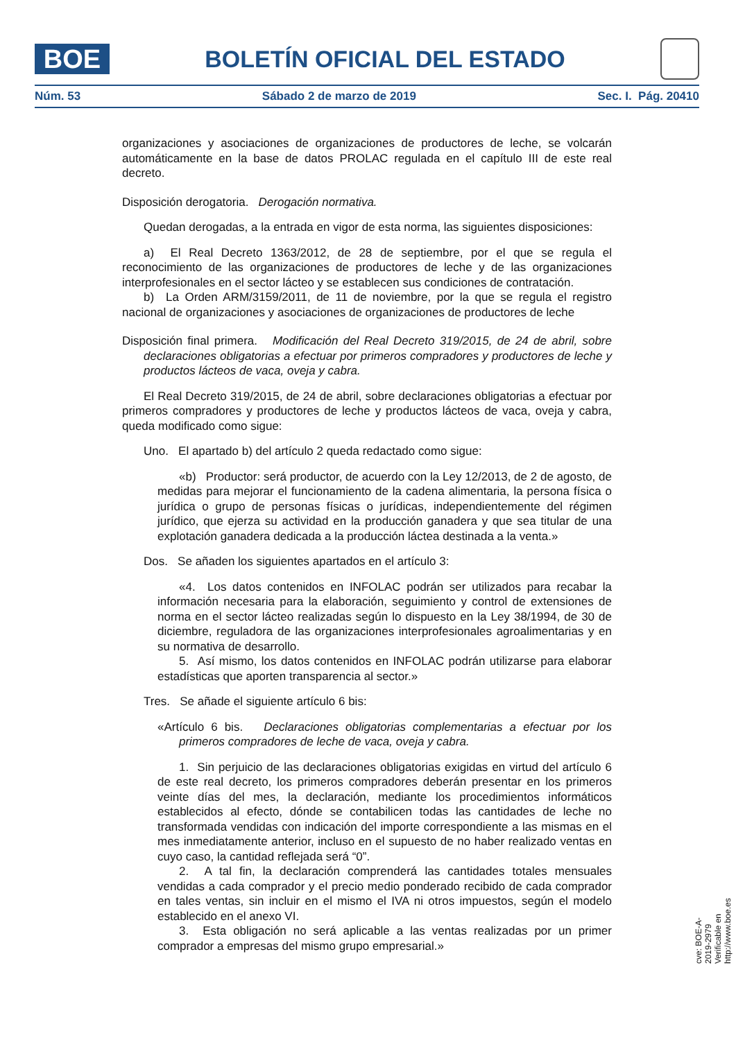BOE
BOLETÍN OFICIAL DEL ESTADO
Núm. 53 Sábado 2 de marzo de 2019 Sec. I. Pág. 20410
organizaciones y asociaciones de organizaciones de productores de leche, se volcarán automáticamente en la base de datos PROLAC regulada en el capítulo III de este real decreto.
Disposición derogatoria. Derogación normativa.
Quedan derogadas, a la entrada en vigor de esta norma, las siguientes disposiciones:
a) El Real Decreto 1363/2012, de 28 de septiembre, por el que se regula el reconocimiento de las organizaciones de productores de leche y de las organizaciones interprofesionales en el sector lácteo y se establecen sus condiciones de contratación.
b) La Orden ARM/3159/2011, de 11 de noviembre, por la que se regula el registro nacional de organizaciones y asociaciones de organizaciones de productores de leche
Disposición final primera. Modificación del Real Decreto 319/2015, de 24 de abril, sobre declaraciones obligatorias a efectuar por primeros compradores y productores de leche y productos lácteos de vaca, oveja y cabra.
El Real Decreto 319/2015, de 24 de abril, sobre declaraciones obligatorias a efectuar por primeros compradores y productores de leche y productos lácteos de vaca, oveja y cabra, queda modificado como sigue:
Uno. El apartado b) del artículo 2 queda redactado como sigue:
«b) Productor: será productor, de acuerdo con la Ley 12/2013, de 2 de agosto, de medidas para mejorar el funcionamiento de la cadena alimentaria, la persona física o jurídica o grupo de personas físicas o jurídicas, independientemente del régimen jurídico, que ejerza su actividad en la producción ganadera y que sea titular de una explotación ganadera dedicada a la producción láctea destinada a la venta.»
Dos. Se añaden los siguientes apartados en el artículo 3:
«4. Los datos contenidos en INFOLAC podrán ser utilizados para recabar la información necesaria para la elaboración, seguimiento y control de extensiones de norma en el sector lácteo realizadas según lo dispuesto en la Ley 38/1994, de 30 de diciembre, reguladora de las organizaciones interprofesionales agroalimentarias y en su normativa de desarrollo.
5. Así mismo, los datos contenidos en INFOLAC podrán utilizarse para elaborar estadísticas que aporten transparencia al sector.»
Tres. Se añade el siguiente artículo 6 bis:
«Artículo 6 bis. Declaraciones obligatorias complementarias a efectuar por los primeros compradores de leche de vaca, oveja y cabra.
1. Sin perjuicio de las declaraciones obligatorias exigidas en virtud del artículo 6 de este real decreto, los primeros compradores deberán presentar en los primeros veinte días del mes, la declaración, mediante los procedimientos informáticos establecidos al efecto, dónde se contabilicen todas las cantidades de leche no transformada vendidas con indicación del importe correspondiente a las mismas en el mes inmediatamente anterior, incluso en el supuesto de no haber realizado ventas en cuyo caso, la cantidad reflejada será “0”.
2. A tal fin, la declaración comprenderá las cantidades totales mensuales vendidas a cada comprador y el precio medio ponderado recibido de cada comprador en tales ventas, sin incluir en el mismo el IVA ni otros impuestos, según el modelo establecido en el anexo VI.
3. Esta obligación no será aplicable a las ventas realizadas por un primer comprador a empresas del mismo grupo empresarial.»
cve: BOE-A-2019-2979
Verificable en http://www.boe.es